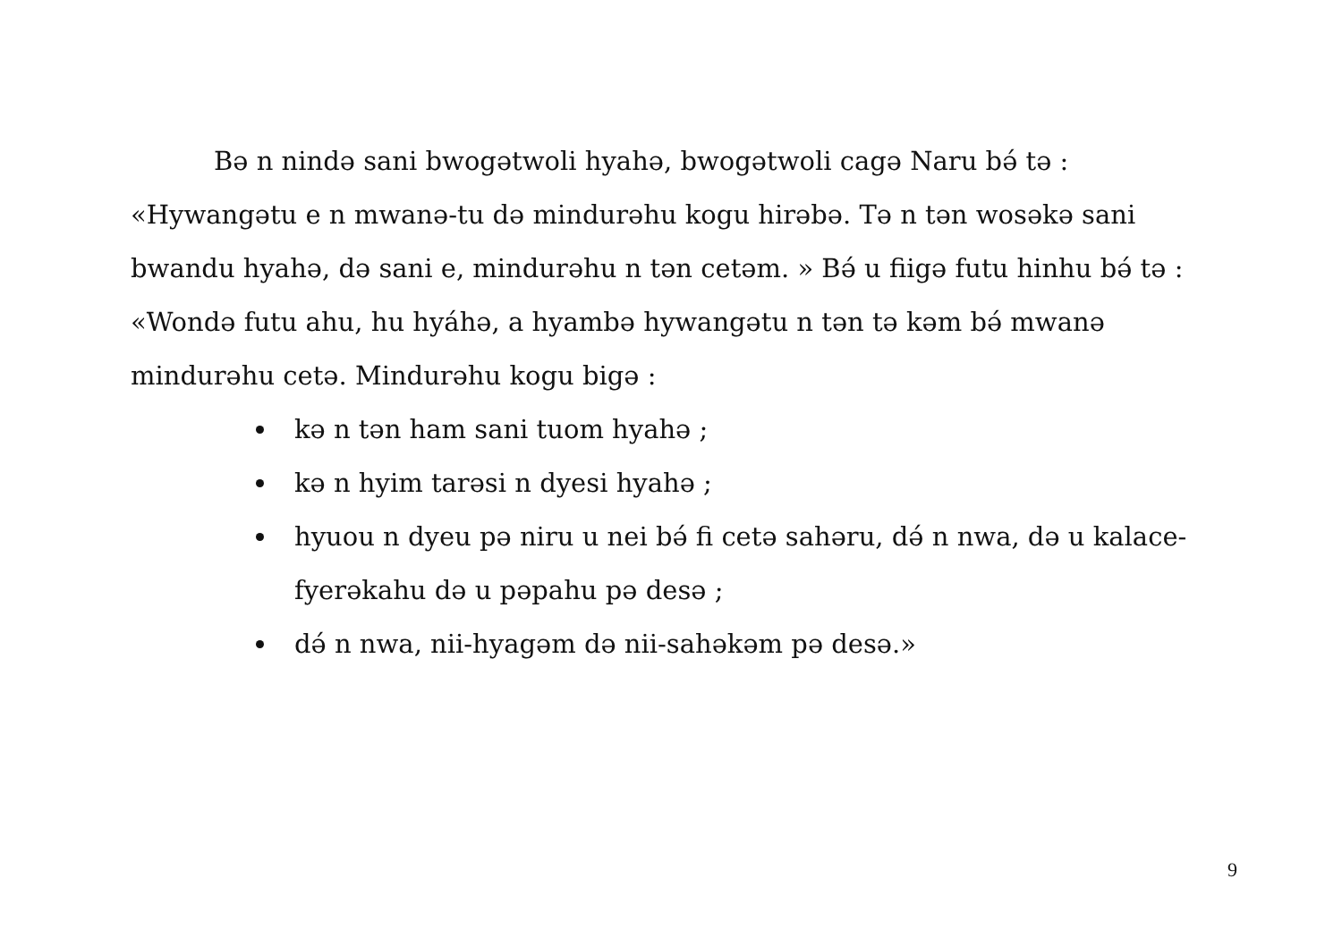Bə n nində sani bwogətwoli hyahə, bwogətwoli cagə Naru bə́ tə : «Hywangətu e n mwanə-tu də mindurəhu kogu hirəbə. Tə n tən wosəkə sani bwandu hyahə, də sani e, mindurəhu n tən cetəm. » Bə́ u fiigə futu hinhu bə́ tə : «Wondə futu ahu, hu hyáhə, a hyambə hywangətu n tən tə kəm bə́ mwanə mindurəhu cetə. Mindurəhu kogu bigə :
kə n tən ham sani tuom hyahə ;
kə n hyim tarəsi n dyesi hyahə ;
hyuou n dyeu pə niru u nei bə́ fi cetə sahəru, də́ n nwa, də u kalace-fyerəkahu də u pəpahu pə desə ;
də́ n nwa, nii-hyagəm də nii-sahəkəm pə desə.»
9